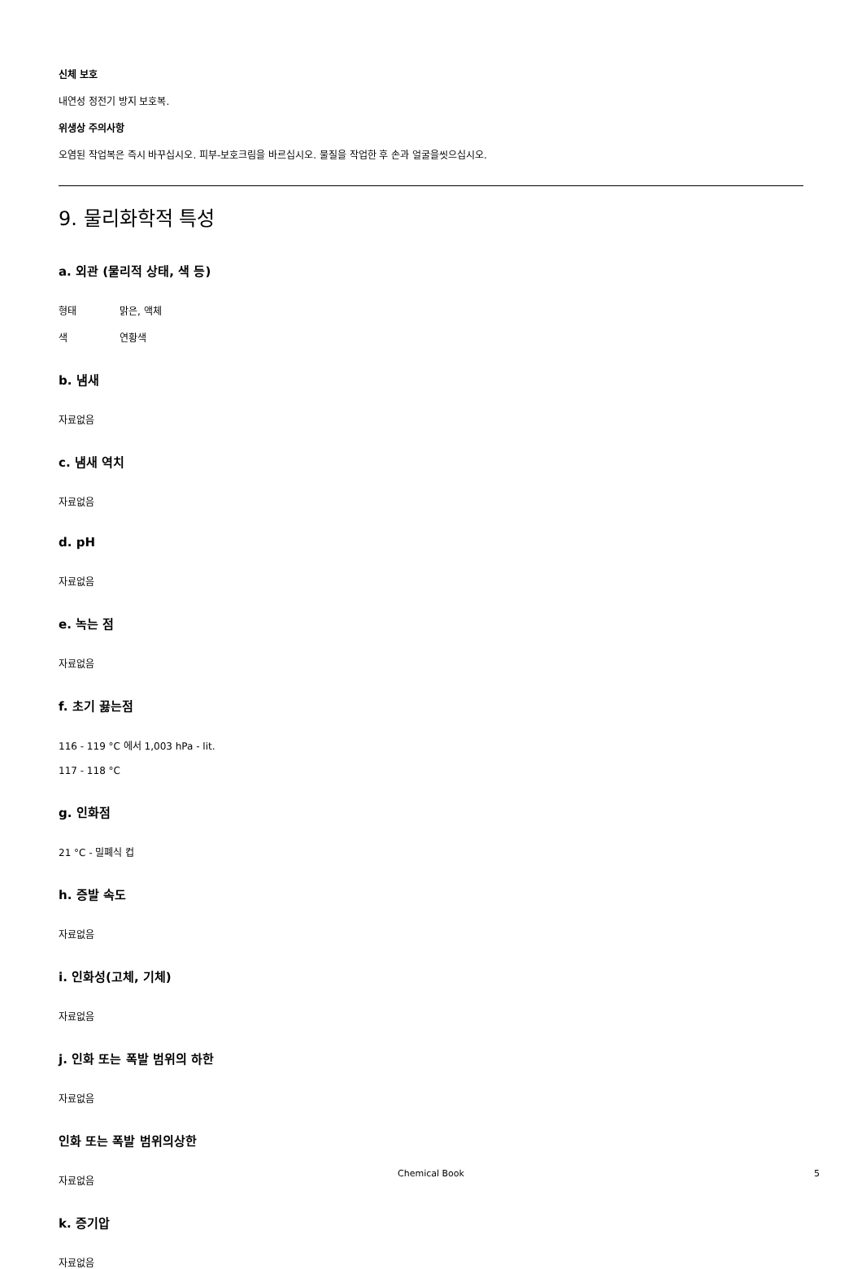신체 보호
내연성 정전기 방지 보호복.
위생상 주의사항
오염된 작업복은 즉시 바꾸십시오. 피부-보호크림을 바르십시오. 물질을 작업한 후 손과 얼굴을씻으십시오.
9. 물리화학적 특성
a. 외관 (물리적 상태, 색 등)
형태 맑은, 액체
색 연황색
b. 냄새
자료없음
c. 냄새 역치
자료없음
d. pH
자료없음
e. 녹는 점
자료없음
f. 초기 끓는점
116 - 119 °C 에서 1,003 hPa - lit.
117 - 118 °C
g. 인화점
21 °C - 밀폐식 컵
h. 증발 속도
자료없음
i. 인화성(고체, 기체)
자료없음
j. 인화 또는 폭발 범위의 하한
자료없음
인화 또는 폭발 범위의상한
자료없음
k. 증기압
자료없음
Chemical Book 5